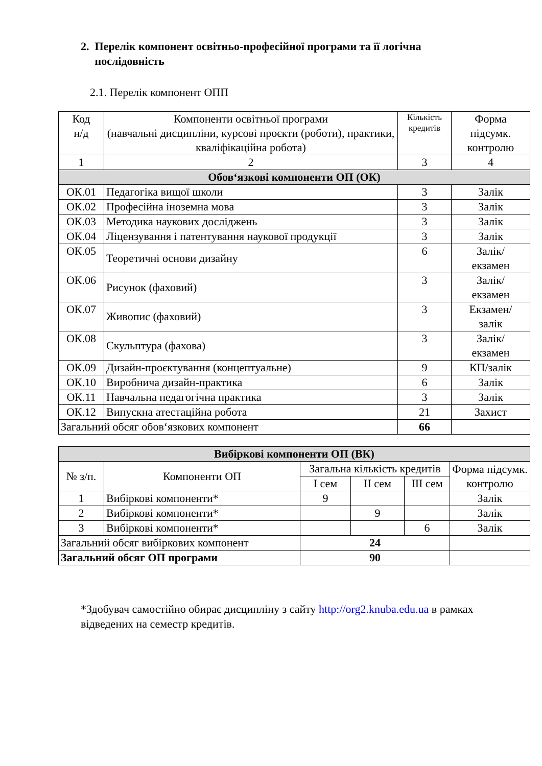2. Перелік компонент освітньо-професійної програми та її логічна
послідовність
2.1. Перелік компонент ОПП
| Код н/д | Компоненти освітньої програми (навчальні дисципліни, курсові проєкти (роботи), практики, кваліфікаційна робота) | Кількість кредитів | Форма підсумк. контролю |
| --- | --- | --- | --- |
| 1 | 2 | 3 | 4 |
| Обов‘язкові компоненти ОП (ОК) | | | |
| ОК.01 | Педагогіка вищої школи | 3 | Залік |
| ОК.02 | Професійна іноземна мова | 3 | Залік |
| ОК.03 | Методика наукових досліджень | 3 | Залік |
| ОК.04 | Ліцензування і патентування наукової продукції | 3 | Залік |
| ОК.05 | Теоретичні основи дизайну | 6 | Залік/ екзамен |
| ОК.06 | Рисунок (фаховий) | 3 | Залік/ екзамен |
| ОК.07 | Живопис (фаховий) | 3 | Екзамен/ залік |
| ОК.08 | Скульптура (фахова) | 3 | Залік/ екзамен |
| ОК.09 | Дизайн-проєктування (концептуальне) | 9 | КП/залік |
| ОК.10 | Виробнича дизайн-практика | 6 | Залік |
| ОК.11 | Навчальна педагогічна практика | 3 | Залік |
| ОК.12 | Випускна атестаційна робота | 21 | Захист |
| Загальний обсяг обов‘язкових компонент | | 66 | |
| Вибіркові компоненти ОП (ВК) | | | | | |
| № з/п. | Компоненти ОП | Загальна кількість кредитів | | | Форма підсумк. контролю |
| | | І сем | ІІ сем | ІІІ сем | |
| 1 | Вибіркові компоненти* | 9 | | | Залік |
| 2 | Вибіркові компоненти* | | 9 | | Залік |
| 3 | Вибіркові компоненти* | | | 6 | Залік |
| Загальний обсяг вибіркових компонент | | 24 | | | |
| Загальний обсяг ОП програми | | 90 | | | |
*Здобувач самостійно обирає дисципліну з сайту http://org2.knuba.edu.ua в рамках відведених на семестр кредитів.